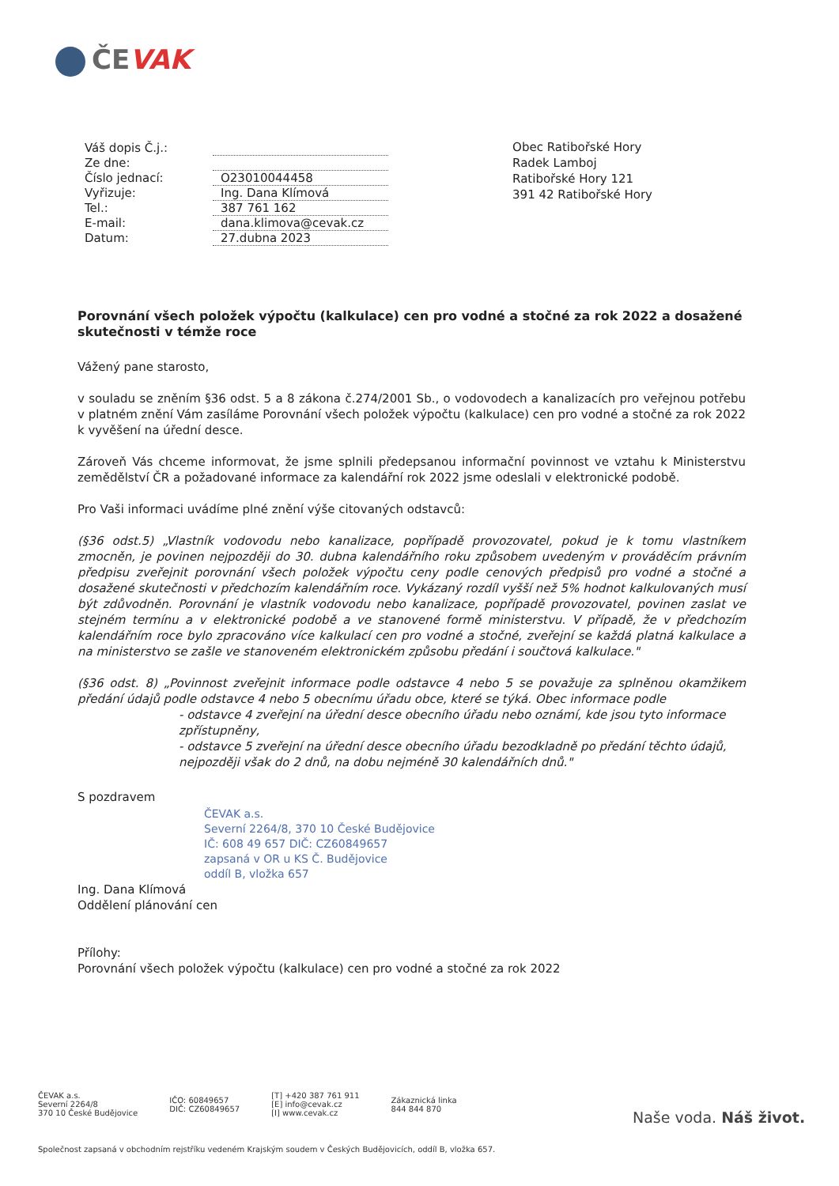ČEVAK
| Váš dopis Č.j.: | |
| Ze dne: | |
| Číslo jednací: | O23010044458 |
| Vyřizuje: | Ing. Dana Klímová |
| Tel.: | 387 761 162 |
| E-mail: | dana.klimova@cevak.cz |
| Datum: | 27.dubna 2023 |
Obec Ratibořské Hory
Radek Lamboj
Ratibořské Hory 121
391 42 Ratibořské Hory
Porovnání všech položek výpočtu (kalkulace) cen pro vodné a stočné za rok 2022 a dosažené skutečnosti v témže roce
Vážený pane starosto,
v souladu se zněním §36 odst. 5 a 8 zákona č.274/2001 Sb., o vodovodech a kanalizacích pro veřejnou potřebu v platném znění Vám zasíláme Porovnání všech položek výpočtu (kalkulace) cen pro vodné a stočné za rok 2022 k vyvěšení na úřední desce.
Zároveň Vás chceme informovat, že jsme splnili předepsanou informační povinnost ve vztahu k Ministerstvu zemědělství ČR a požadované informace za kalendářní rok 2022 jsme odeslali v elektronické podobě.
Pro Vaši informaci uvádíme plné znění výše citovaných odstavců:
(§36 odst.5) „Vlastník vodovodu nebo kanalizace, popřípadě provozovatel, pokud je k tomu vlastníkem zmocněn, je povinen nejpozději do 30. dubna kalendářního roku způsobem uvedeným v prováděcím právním předpisu zveřejnit porovnání všech položek výpočtu ceny podle cenových předpisů pro vodné a stočné a dosažené skutečnosti v předchozím kalendářním roce. Vykázaný rozdíl vyšší než 5% hodnot kalkulovaných musí být zdůvodněn. Porovnání je vlastník vodovodu nebo kanalizace, popřípadě provozovatel, povinen zaslat ve stejném termínu a v elektronické podobě a ve stanovené formě ministerstvu. V případě, že v předchozím kalendářním roce bylo zpracováno více kalkulací cen pro vodné a stočné, zveřejní se každá platná kalkulace a na ministerstvo se zašle ve stanoveném elektronickém způsobu předání i součtová kalkulace."
(§36 odst. 8) „Povinnost zveřejnit informace podle odstavce 4 nebo 5 se považuje za splněnou okamžikem předání údajů podle odstavce 4 nebo 5 obecnímu úřadu obce, které se týká. Obec informace podle
- odstavce 4 zveřejní na úřední desce obecního úřadu nebo oznámí, kde jsou tyto informace zpřístupněny,
- odstavce 5 zveřejní na úřední desce obecního úřadu bezodkladně po předání těchto údajů, nejpozději však do 2 dnů, na dobu nejméně 30 kalendářních dnů."
S pozdravem
ČEVAK a.s.
Severní 2264/8, 370 10 České Budějovice
IČ: 608 49 657 DIČ: CZ60849657
zapsaná v OR u KS Č. Budějovice
oddíl B, vložka 657
Ing. Dana Klímová
Oddělení plánování cen
Přílohy:
Porovnání všech položek výpočtu (kalkulace) cen pro vodné a stočné za rok 2022
ČEVAK a.s.
Severní 2264/8
370 10 České Budějovice
IČO: 60849657
DIČ: CZ60849657
[T] +420 387 761 911
[E] info@cevak.cz
[I] www.cevak.cz
Zákaznická linka
844 844 870
Naše voda. Náš život.
Společnost zapsaná v obchodním rejstříku vedeném Krajským soudem v Českých Budějovicích, oddíl B, vložka 657.